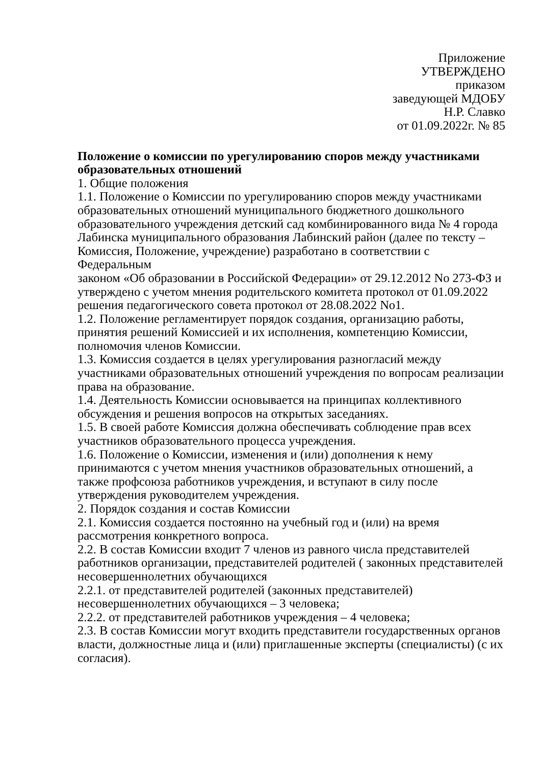Приложение
УТВЕРЖДЕНО
приказом
заведующей МДОБУ
Н.Р. Славко
от 01.09.2022г. № 85
Положение о комиссии по урегулированию споров между участниками образовательных отношений
1. Общие положения
1.1. Положение о Комиссии по урегулированию споров между участниками образовательных отношений муниципального бюджетного дошкольного образовательного учреждения детский сад комбинированного вида № 4 города Лабинска муниципального образования Лабинский район (далее по тексту – Комиссия, Положение, учреждение) разработано в соответствии с Федеральным
законом «Об образовании в Российской Федерации» от 29.12.2012 No 273-ФЗ и утверждено с учетом мнения родительского комитета протокол от 01.09.2022 решения педагогического совета протокол от 28.08.2022 No1.
1.2. Положение регламентирует порядок создания, организацию работы, принятия решений Комиссией и их исполнения, компетенцию Комиссии, полномочия членов Комиссии.
1.3. Комиссия создается в целях урегулирования разногласий между участниками образовательных отношений учреждения по вопросам реализации права на образование.
1.4. Деятельность Комиссии основывается на принципах коллективного обсуждения и решения вопросов на открытых заседаниях.
1.5. В своей работе Комиссия должна обеспечивать соблюдение прав всех участников образовательного процесса учреждения.
1.6. Положение о Комиссии, изменения и (или) дополнения к нему принимаются с учетом мнения участников образовательных отношений, а также профсоюза работников учреждения, и вступают в силу после утверждения руководителем учреждения.
2. Порядок создания и состав Комиссии
2.1. Комиссия создается постоянно на учебный год и (или) на время рассмотрения конкретного вопроса.
2.2. В состав Комиссии входит 7 членов из равного числа представителей работников организации, представителей родителей ( законных представителей несовершеннолетних обучающихся
2.2.1. от представителей родителей (законных представителей) несовершеннолетних обучающихся – 3 человека;
2.2.2. от представителей работников учреждения – 4 человека;
2.3. В состав Комиссии могут входить представители государственных органов власти, должностные лица и (или) приглашенные эксперты (специалисты) (с их согласия).